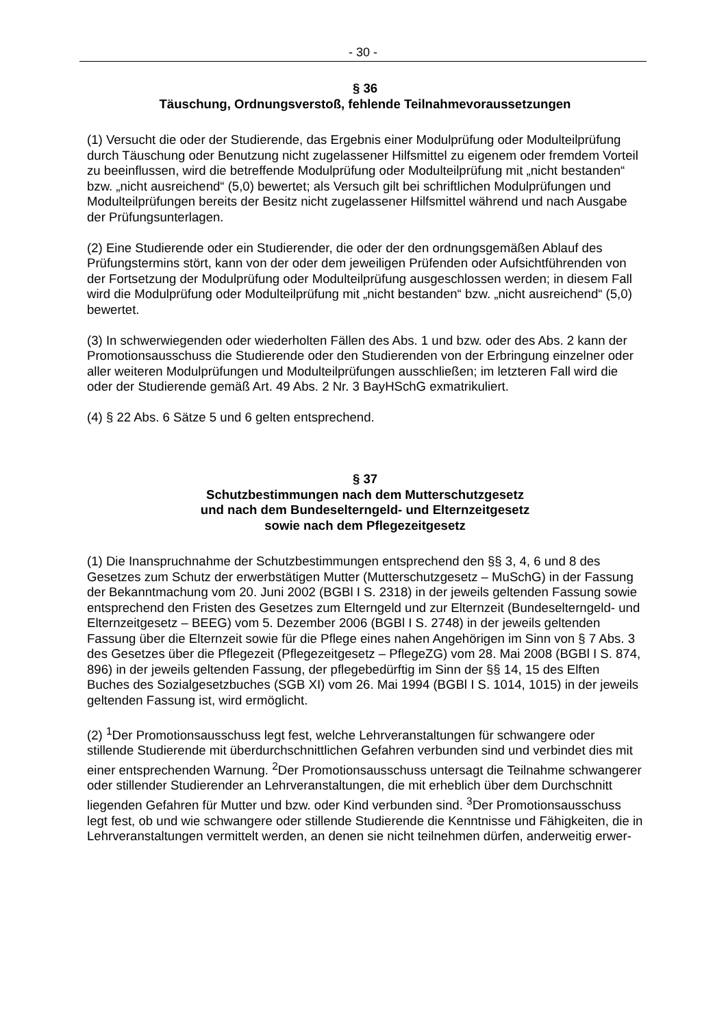- 30 -
§ 36
Täuschung, Ordnungsverstoß, fehlende Teilnahmevoraussetzungen
(1) Versucht die oder der Studierende, das Ergebnis einer Modulprüfung oder Modulteilprüfung durch Täuschung oder Benutzung nicht zugelassener Hilfsmittel zu eigenem oder fremdem Vorteil zu beeinflussen, wird die betreffende Modulprüfung oder Modulteilprüfung mit „nicht bestanden“ bzw. „nicht ausreichend“ (5,0) bewertet; als Versuch gilt bei schriftlichen Modulprüfungen und Modulteilprüfungen bereits der Besitz nicht zugelassener Hilfsmittel während und nach Ausgabe der Prüfungsunterlagen.
(2) Eine Studierende oder ein Studierender, die oder der den ordnungsgemäßen Ablauf des Prüfungstermins stört, kann von der oder dem jeweiligen Prüfenden oder Aufsichtführenden von der Fortsetzung der Modulprüfung oder Modulteilprüfung ausgeschlossen werden; in diesem Fall wird die Modulprüfung oder Modulteilprüfung mit „nicht bestanden“ bzw. „nicht ausreichend“ (5,0) bewertet.
(3) In schwerwiegenden oder wiederholten Fällen des Abs. 1 und bzw. oder des Abs. 2 kann der Promotionsausschuss die Studierende oder den Studierenden von der Erbringung einzelner oder aller weiteren Modulprüfungen und Modulteilprüfungen ausschließen; im letzteren Fall wird die oder der Studierende gemäß Art. 49 Abs. 2 Nr. 3 BayHSchG exmatrikuliert.
(4) § 22 Abs. 6 Sätze 5 und 6 gelten entsprechend.
§ 37
Schutzbestimmungen nach dem Mutterschutzgesetz
und nach dem Bundeselterngeld- und Elternzeitgesetz
sowie nach dem Pflegezeitgesetz
(1) Die Inanspruchnahme der Schutzbestimmungen entsprechend den §§ 3, 4, 6 und 8 des Gesetzes zum Schutz der erwerbstätigen Mutter (Mutterschutzgesetz – MuSchG) in der Fassung der Bekanntmachung vom 20. Juni 2002 (BGBl I S. 2318) in der jeweils geltenden Fassung sowie entsprechend den Fristen des Gesetzes zum Elterngeld und zur Elternzeit (Bundeselterngeld- und Elternzeitgesetz – BEEG) vom 5. Dezember 2006 (BGBl I S. 2748) in der jeweils geltenden Fassung über die Elternzeit sowie für die Pflege eines nahen Angehörigen im Sinn von § 7 Abs. 3 des Gesetzes über die Pflegezeit (Pflegezeitgesetz – PflegeZG) vom 28. Mai 2008 (BGBl I S. 874, 896) in der jeweils geltenden Fassung, der pflegebedürftig im Sinn der §§ 14, 15 des Elften Buches des Sozialgesetzbuches (SGB XI) vom 26. Mai 1994 (BGBl I S. 1014, 1015) in der jeweils geltenden Fassung ist, wird ermöglicht.
(2) <sup>1</sup>Der Promotionsausschuss legt fest, welche Lehrveranstaltungen für schwangere oder stillende Studierende mit überdurchschnittlichen Gefahren verbunden sind und verbindet dies mit einer entsprechenden Warnung. <sup>2</sup>Der Promotionsausschuss untersagt die Teilnahme schwangerer oder stillender Studierender an Lehrveranstaltungen, die mit erheblich über dem Durchschnitt liegenden Gefahren für Mutter und bzw. oder Kind verbunden sind. <sup>3</sup>Der Promotionsausschuss legt fest, ob und wie schwangere oder stillende Studierende die Kenntnisse und Fähigkeiten, die in Lehrveranstaltungen vermittelt werden, an denen sie nicht teilnehmen dürfen, anderweitig erwer-